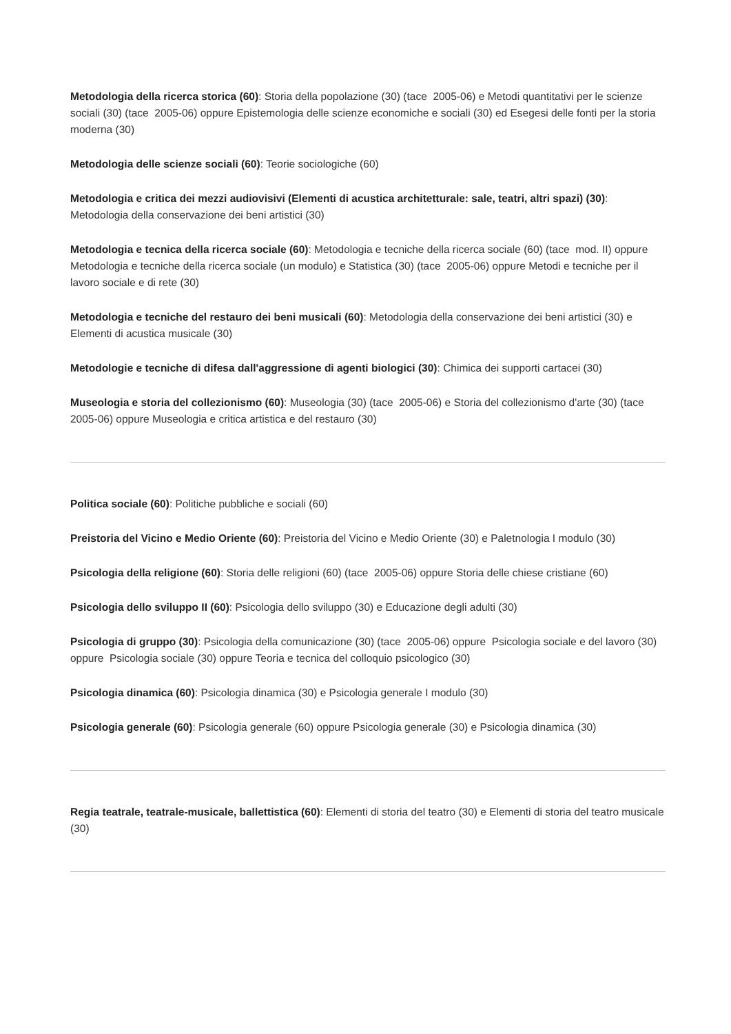Metodologia della ricerca storica (60): Storia della popolazione (30) (tace 2005-06) e Metodi quantitativi per le scienze sociali (30) (tace 2005-06) oppure Epistemologia delle scienze economiche e sociali (30) ed Esegesi delle fonti per la storia moderna (30)
Metodologia delle scienze sociali (60): Teorie sociologiche (60)
Metodologia e critica dei mezzi audiovisivi (Elementi di acustica architetturale: sale, teatri, altri spazi) (30): Metodologia della conservazione dei beni artistici (30)
Metodologia e tecnica della ricerca sociale (60): Metodologia e tecniche della ricerca sociale (60) (tace mod. II) oppure Metodologia e tecniche della ricerca sociale (un modulo) e Statistica (30) (tace 2005-06) oppure Metodi e tecniche per il lavoro sociale e di rete (30)
Metodologia e tecniche del restauro dei beni musicali (60): Metodologia della conservazione dei beni artistici (30) e Elementi di acustica musicale (30)
Metodologie e tecniche di difesa dall'aggressione di agenti biologici (30): Chimica dei supporti cartacei (30)
Museologia e storia del collezionismo (60): Museologia (30) (tace 2005-06) e Storia del collezionismo d'arte (30) (tace 2005-06) oppure Museologia e critica artistica e del restauro (30)
Politica sociale (60): Politiche pubbliche e sociali (60)
Preistoria del Vicino e Medio Oriente (60): Preistoria del Vicino e Medio Oriente (30) e Paletnologia I modulo (30)
Psicologia della religione (60): Storia delle religioni (60) (tace 2005-06) oppure Storia delle chiese cristiane (60)
Psicologia dello sviluppo II (60): Psicologia dello sviluppo (30) e Educazione degli adulti (30)
Psicologia di gruppo (30): Psicologia della comunicazione (30) (tace 2005-06) oppure Psicologia sociale e del lavoro (30) oppure Psicologia sociale (30) oppure Teoria e tecnica del colloquio psicologico (30)
Psicologia dinamica (60): Psicologia dinamica (30) e Psicologia generale I modulo (30)
Psicologia generale (60): Psicologia generale (60) oppure Psicologia generale (30) e Psicologia dinamica (30)
Regia teatrale, teatrale-musicale, ballettistica (60): Elementi di storia del teatro (30) e Elementi di storia del teatro musicale (30)